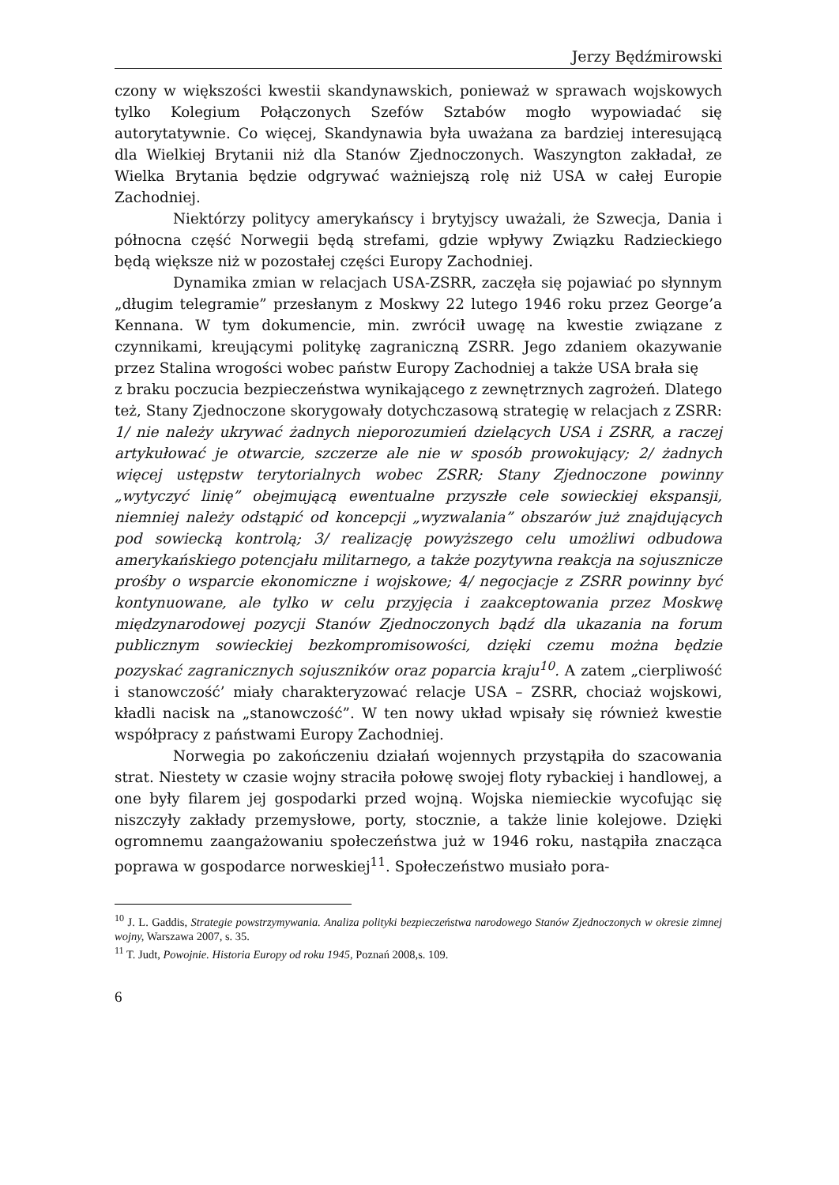Jerzy Będźmirowski
czony w większości kwestii skandynawskich, ponieważ w sprawach wojskowych tylko Kolegium Połączonych Szefów Sztabów mogło wypowiadać się autorytatywnie. Co więcej, Skandynawia była uważana za bardziej interesującą dla Wielkiej Brytanii niż dla Stanów Zjednoczonych. Waszyngton zakładał, ze Wielka Brytania będzie odgrywać ważniejszą rolę niż USA w całej Europie Zachodniej.
Niektórzy politycy amerykańscy i brytyjscy uważali, że Szwecja, Dania i północna część Norwegii będą strefami, gdzie wpływy Związku Radzieckiego będą większe niż w pozostałej części Europy Zachodniej.
Dynamika zmian w relacjach USA-ZSRR, zaczęła się pojawiać po słynnym „długim telegramie” przesłanym z Moskwy 22 lutego 1946 roku przez George’a Kennana. W tym dokumencie, min. zwrócił uwagę na kwestie związane z czynnikami, kreującymi politykę zagraniczną ZSRR. Jego zdaniem okazywanie przez Stalina wrogości wobec państw Europy Zachodniej a także USA brała się
z braku poczucia bezpieczeństwa wynikającego z zewnętrznych zagrożeń. Dlatego też, Stany Zjednoczone skorygowały dotychczasową strategię w relacjach z ZSRR: 1/ nie należy ukrywać żadnych nieporozumień dzielących USA i ZSRR, a raczej artykułować je otwarcie, szczerze ale nie w sposób prowokujący; 2/ żadnych więcej ustępstw terytorialnych wobec ZSRR; Stany Zjednoczone powinny „wytyczyć linię” obejmującą ewentualne przyszłe cele sowieckiej ekspansji, niemniej należy odstąpić od koncepcji „wyzwalania” obszarów już znajdujących pod sowiecką kontrolą; 3/ realizację powyższego celu umożliwi odbudowa amerykańskiego potencjału militarnego, a także pozytywna reakcja na sojusznicze prośby o wsparcie ekonomiczne i wojskowe; 4/ negocjacje z ZSRR powinny być kontynuowane, ale tylko w celu przyjęcia i zaakceptowania przez Moskwę międzynarodowej pozycji Stanów Zjednoczonych bądź dla ukazania na forum publicznym sowieckiej bezkompromisowości, dzięki czemu można będzie pozyskać zagranicznych sojuszników oraz poparcia kraju<sup>10</sup>. A zatem „cierpliwość i stanowczość’ miały charakteryzować relacje USA – ZSRR, chociaż wojskowi, kładli nacisk na „stanowczość”. W ten nowy układ wpisały się również kwestie współpracy z państwami Europy Zachodniej.
Norwegia po zakończeniu działań wojennych przystąpiła do szacowania strat. Niestety w czasie wojny straciła połowę swojej floty rybackiej i handlowej, a one były filarem jej gospodarki przed wojną. Wojska niemieckie wycofując się niszczyły zakłady przemysłowe, porty, stocznie, a także linie kolejowe. Dzięki ogromnemu zaangażowaniu społeczeństwa już w 1946 roku, nastąpiła znacząca poprawa w gospodarce norweskiej<sup>11</sup>. Społeczeństwo musiało pora-
<sup>10</sup> J. L. Gaddis, Strategie powstrzymywania. Analiza polityki bezpieczeństwa narodowego Stanów Zjednoczonych w okresie zimnej wojny, Warszawa 2007, s. 35.
<sup>11</sup> T. Judt, Powojnie. Historia Europy od roku 1945, Poznań 2008,s. 109.
6